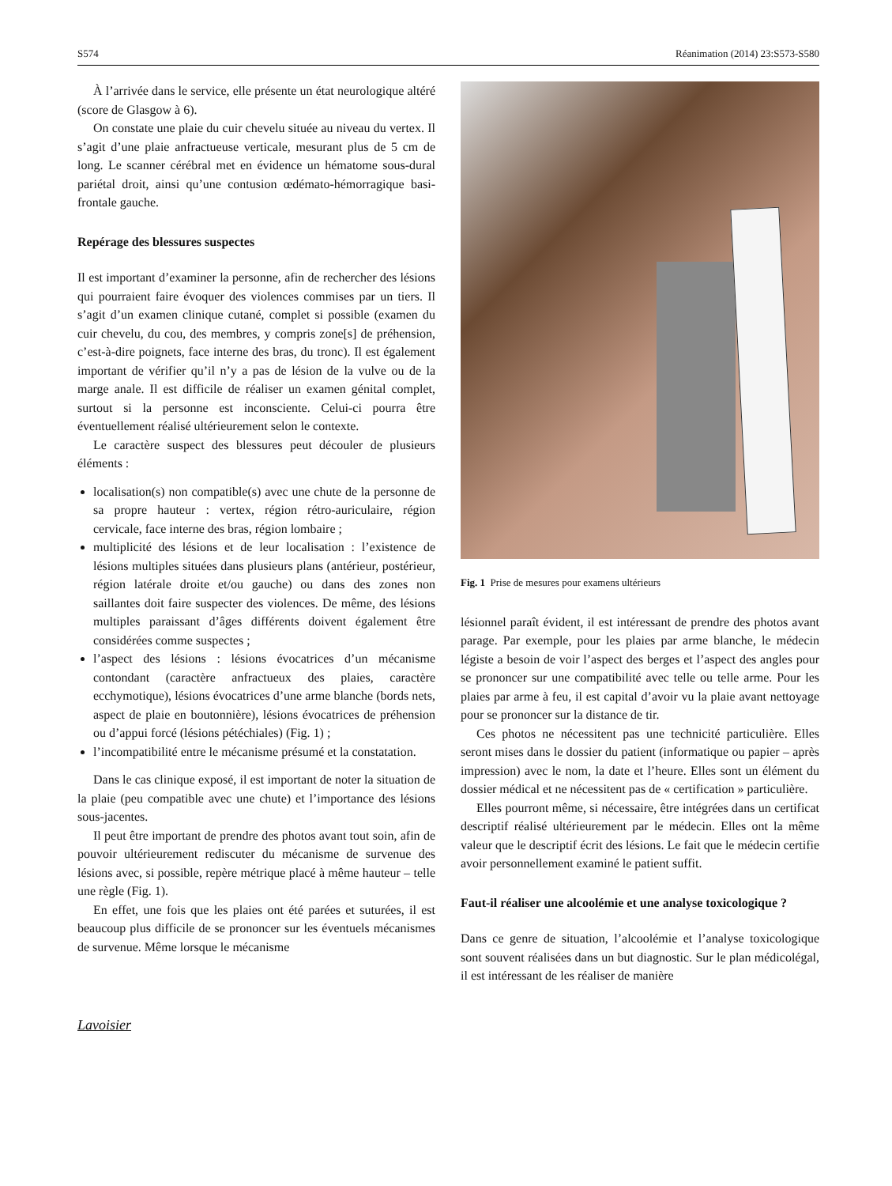S574 Réanimation (2014) 23:S573-S580
À l’arrivée dans le service, elle présente un état neurologique altéré (score de Glasgow à 6).
On constate une plaie du cuir chevelu située au niveau du vertex. Il s’agit d’une plaie anfractueuse verticale, mesurant plus de 5 cm de long. Le scanner cérébral met en évidence un hématome sous-dural pariétal droit, ainsi qu’une contusion œdémato-hémorragique basi-frontale gauche.
Repérage des blessures suspectes
Il est important d’examiner la personne, afin de rechercher des lésions qui pourraient faire évoquer des violences commises par un tiers. Il s’agit d’un examen clinique cutané, complet si possible (examen du cuir chevelu, du cou, des membres, y compris zone[s] de préhension, c’est-à-dire poignets, face interne des bras, du tronc). Il est également important de vérifier qu’il n’y a pas de lésion de la vulve ou de la marge anale. Il est difficile de réaliser un examen génital complet, surtout si la personne est inconsciente. Celui-ci pourra être éventuellement réalisé ultérieurement selon le contexte.
Le caractère suspect des blessures peut découler de plusieurs éléments :
localisation(s) non compatible(s) avec une chute de la personne de sa propre hauteur : vertex, région rétro-auriculaire, région cervicale, face interne des bras, région lombaire ;
multiplicité des lésions et de leur localisation : l’existence de lésions multiples situées dans plusieurs plans (antérieur, postérieur, région latérale droite et/ou gauche) ou dans des zones non saillantes doit faire suspecter des violences. De même, des lésions multiples paraissant d’âges différents doivent également être considérées comme suspectes ;
l’aspect des lésions : lésions évocatrices d’un mécanisme contondant (caractère anfractueux des plaies, caractère ecchymotique), lésions évocatrices d’une arme blanche (bords nets, aspect de plaie en boutonnière), lésions évocatrices de préhension ou d’appui forcé (lésions pétéchiales) (Fig. 1) ;
l’incompatibilité entre le mécanisme présumé et la constatation.
Dans le cas clinique exposé, il est important de noter la situation de la plaie (peu compatible avec une chute) et l’importance des lésions sous-jacentes.
Il peut être important de prendre des photos avant tout soin, afin de pouvoir ultérieurement rediscuter du mécanisme de survenue des lésions avec, si possible, repère métrique placé à même hauteur – telle une règle (Fig. 1).
En effet, une fois que les plaies ont été parées et suturées, il est beaucoup plus difficile de se prononcer sur les éventuels mécanismes de survenue. Même lorsque le mécanisme
Fig. 1 Prise de mesures pour examens ultérieurs
lésionnel paraît évident, il est intéressant de prendre des photos avant parage. Par exemple, pour les plaies par arme blanche, le médecin légiste a besoin de voir l’aspect des berges et l’aspect des angles pour se prononcer sur une compatibilité avec telle ou telle arme. Pour les plaies par arme à feu, il est capital d’avoir vu la plaie avant nettoyage pour se prononcer sur la distance de tir.
Ces photos ne nécessitent pas une technicité particulière. Elles seront mises dans le dossier du patient (informatique ou papier – après impression) avec le nom, la date et l’heure. Elles sont un élément du dossier médical et ne nécessitent pas de « certification » particulière.
Elles pourront même, si nécessaire, être intégrées dans un certificat descriptif réalisé ultérieurement par le médecin. Elles ont la même valeur que le descriptif écrit des lésions. Le fait que le médecin certifie avoir personnellement examiné le patient suffit.
Faut-il réaliser une alcoolémie et une analyse toxicologique ?
Dans ce genre de situation, l’alcoolémie et l’analyse toxicologique sont souvent réalisées dans un but diagnostic. Sur le plan médicolégal, il est intéressant de les réaliser de manière
Lavoisier